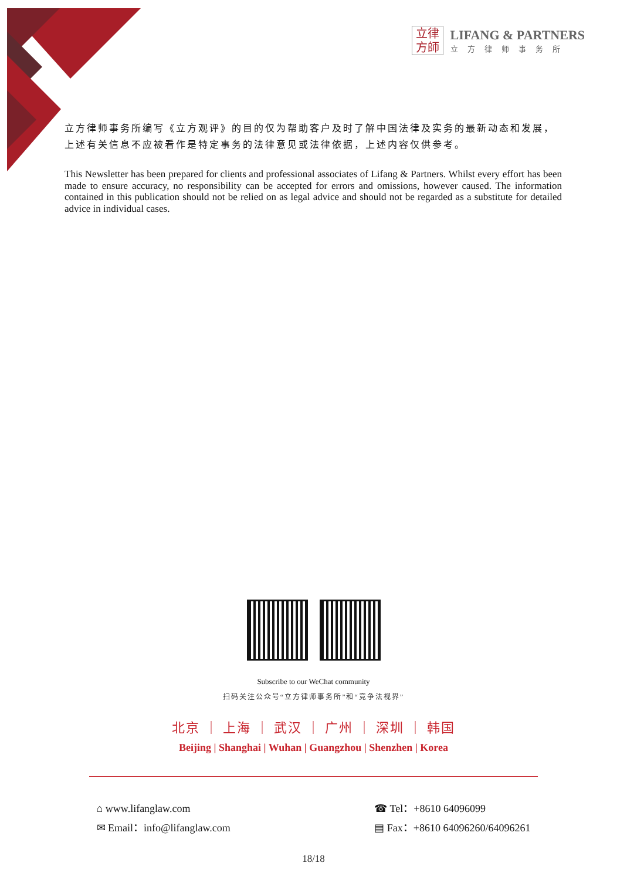立律
方師
LIFANG & PARTNERS
立方律师事务所
立方律师事务所编写《立方观评》的目的仅为帮助客户及时了解中国法律及实务的最新动态和发展，上述有关信息不应被看作是特定事务的法律意见或法律依据，上述内容仅供参考。
This Newsletter has been prepared for clients and professional associates of Lifang & Partners. Whilst every effort has been made to ensure accuracy, no responsibility can be accepted for errors and omissions, however caused. The information contained in this publication should not be relied on as legal advice and should not be regarded as a substitute for detailed advice in individual cases.
Subscribe to our WeChat community
扫码关注公众号“立方律师事务所”和“竞争法视界”
北京 ｜ 上海 ｜ 武汉 ｜ 广州 ｜ 深圳 ｜ 韩国
Beijing | Shanghai | Wuhan | Guangzhou | Shenzhen | Korea
⌂ www.lifanglaw.com
✉ Email：info@lifanglaw.com
☎ Tel：+8610 64096099
▤ Fax：+8610 64096260/64096261
18/18